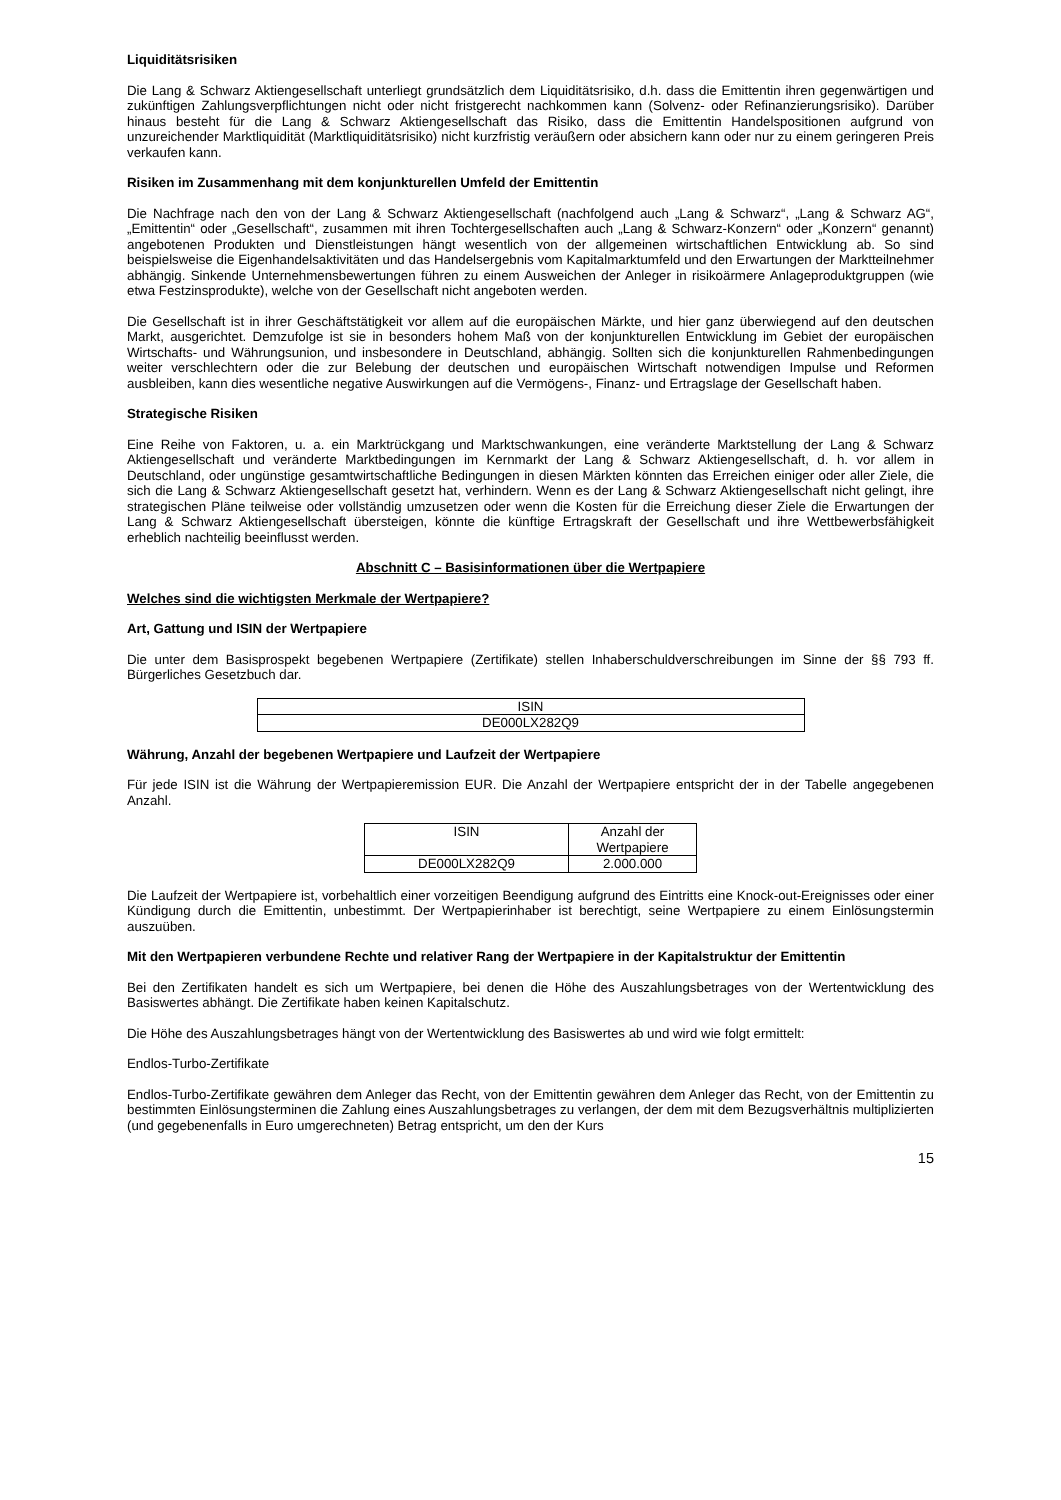Liquiditätsrisiken
Die Lang & Schwarz Aktiengesellschaft unterliegt grundsätzlich dem Liquiditätsrisiko, d.h. dass die Emittentin ihren gegenwärtigen und zukünftigen Zahlungsverpflichtungen nicht oder nicht fristgerecht nachkommen kann (Solvenz- oder Refinanzierungsrisiko). Darüber hinaus besteht für die Lang & Schwarz Aktiengesellschaft das Risiko, dass die Emittentin Handelspositionen aufgrund von unzureichender Marktliquidität (Marktliquiditätsrisiko) nicht kurzfristig veräußern oder absichern kann oder nur zu einem geringeren Preis verkaufen kann.
Risiken im Zusammenhang mit dem konjunkturellen Umfeld der Emittentin
Die Nachfrage nach den von der Lang & Schwarz Aktiengesellschaft (nachfolgend auch „Lang & Schwarz“, „Lang & Schwarz AG“, „Emittentin“ oder „Gesellschaft“, zusammen mit ihren Tochtergesellschaften auch „Lang & Schwarz-Konzern“ oder „Konzern“ genannt) angebotenen Produkten und Dienstleistungen hängt wesentlich von der allgemeinen wirtschaftlichen Entwicklung ab. So sind beispielsweise die Eigenhandelsaktivitäten und das Handelsergebnis vom Kapitalmarktumfeld und den Erwartungen der Marktteilnehmer abhängig. Sinkende Unternehmensbewertungen führen zu einem Ausweichen der Anleger in risikoärmere Anlageproduktgruppen (wie etwa Festzinsprodukte), welche von der Gesellschaft nicht angeboten werden.
Die Gesellschaft ist in ihrer Geschäftstätigkeit vor allem auf die europäischen Märkte, und hier ganz überwiegend auf den deutschen Markt, ausgerichtet. Demzufolge ist sie in besonders hohem Maß von der konjunkturellen Entwicklung im Gebiet der europäischen Wirtschafts- und Währungsunion, und insbesondere in Deutschland, abhängig. Sollten sich die konjunkturellen Rahmenbedingungen weiter verschlechtern oder die zur Belebung der deutschen und europäischen Wirtschaft notwendigen Impulse und Reformen ausbleiben, kann dies wesentliche negative Auswirkungen auf die Vermögens-, Finanz- und Ertragslage der Gesellschaft haben.
Strategische Risiken
Eine Reihe von Faktoren, u. a. ein Marktrückgang und Marktschwankungen, eine veränderte Marktstellung der Lang & Schwarz Aktiengesellschaft und veränderte Marktbedingungen im Kernmarkt der Lang & Schwarz Aktiengesellschaft, d. h. vor allem in Deutschland, oder ungünstige gesamtwirtschaftliche Bedingungen in diesen Märkten könnten das Erreichen einiger oder aller Ziele, die sich die Lang & Schwarz Aktiengesellschaft gesetzt hat, verhindern. Wenn es der Lang & Schwarz Aktiengesellschaft nicht gelingt, ihre strategischen Pläne teilweise oder vollständig umzusetzen oder wenn die Kosten für die Erreichung dieser Ziele die Erwartungen der Lang & Schwarz Aktiengesellschaft übersteigen, könnte die künftige Ertragskraft der Gesellschaft und ihre Wettbewerbsfähigkeit erheblich nachteilig beeinflusst werden.
Abschnitt C – Basisinformationen über die Wertpapiere
Welches sind die wichtigsten Merkmale der Wertpapiere?
Art, Gattung und ISIN der Wertpapiere
Die unter dem Basisprospekt begebenen Wertpapiere (Zertifikate) stellen Inhaberschuldverschreibungen im Sinne der §§ 793 ff. Bürgerliches Gesetzbuch dar.
| ISIN |
| --- |
| DE000LX282Q9 |
Währung, Anzahl der begebenen Wertpapiere und Laufzeit der Wertpapiere
Für jede ISIN ist die Währung der Wertpapieremission EUR. Die Anzahl der Wertpapiere entspricht der in der Tabelle angegebenen Anzahl.
| ISIN | Anzahl der Wertpapiere |
| --- | --- |
| DE000LX282Q9 | 2.000.000 |
Die Laufzeit der Wertpapiere ist, vorbehaltlich einer vorzeitigen Beendigung aufgrund des Eintritts eine Knock-out-Ereignisses oder einer Kündigung durch die Emittentin, unbestimmt. Der Wertpapierinhaber ist berechtigt, seine Wertpapiere zu einem Einlösungstermin auszuüben.
Mit den Wertpapieren verbundene Rechte und relativer Rang der Wertpapiere in der Kapitalstruktur der Emittentin
Bei den Zertifikaten handelt es sich um Wertpapiere, bei denen die Höhe des Auszahlungsbetrages von der Wertentwicklung des Basiswertes abhängt. Die Zertifikate haben keinen Kapitalschutz.
Die Höhe des Auszahlungsbetrages hängt von der Wertentwicklung des Basiswertes ab und wird wie folgt ermittelt:
Endlos-Turbo-Zertifikate
Endlos-Turbo-Zertifikate gewähren dem Anleger das Recht, von der Emittentin gewähren dem Anleger das Recht, von der Emittentin zu bestimmten Einlösungsterminen die Zahlung eines Auszahlungsbetrages zu verlangen, der dem mit dem Bezugsverhältnis multiplizierten (und gegebenenfalls in Euro umgerechneten) Betrag entspricht, um den der Kurs
15